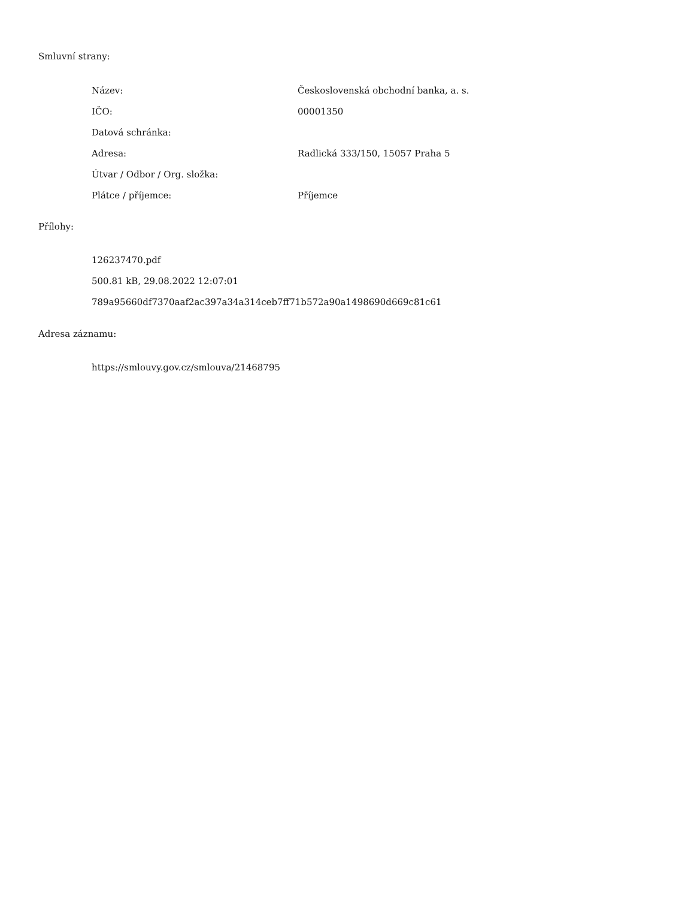Smluvní strany:
| Název: | Československá obchodní banka, a. s. |
| IČO: | 00001350 |
| Datová schránka: | |
| Adresa: | Radlická 333/150, 15057 Praha 5 |
| Útvar / Odbor / Org. složka: | |
| Plátce / příjemce: | Příjemce |
Přílohy:
126237470.pdf
500.81 kB, 29.08.2022 12:07:01
789a95660df7370aaf2ac397a34a314ceb7ff71b572a90a1498690d669c81c61
Adresa záznamu:
https://smlouvy.gov.cz/smlouva/21468795